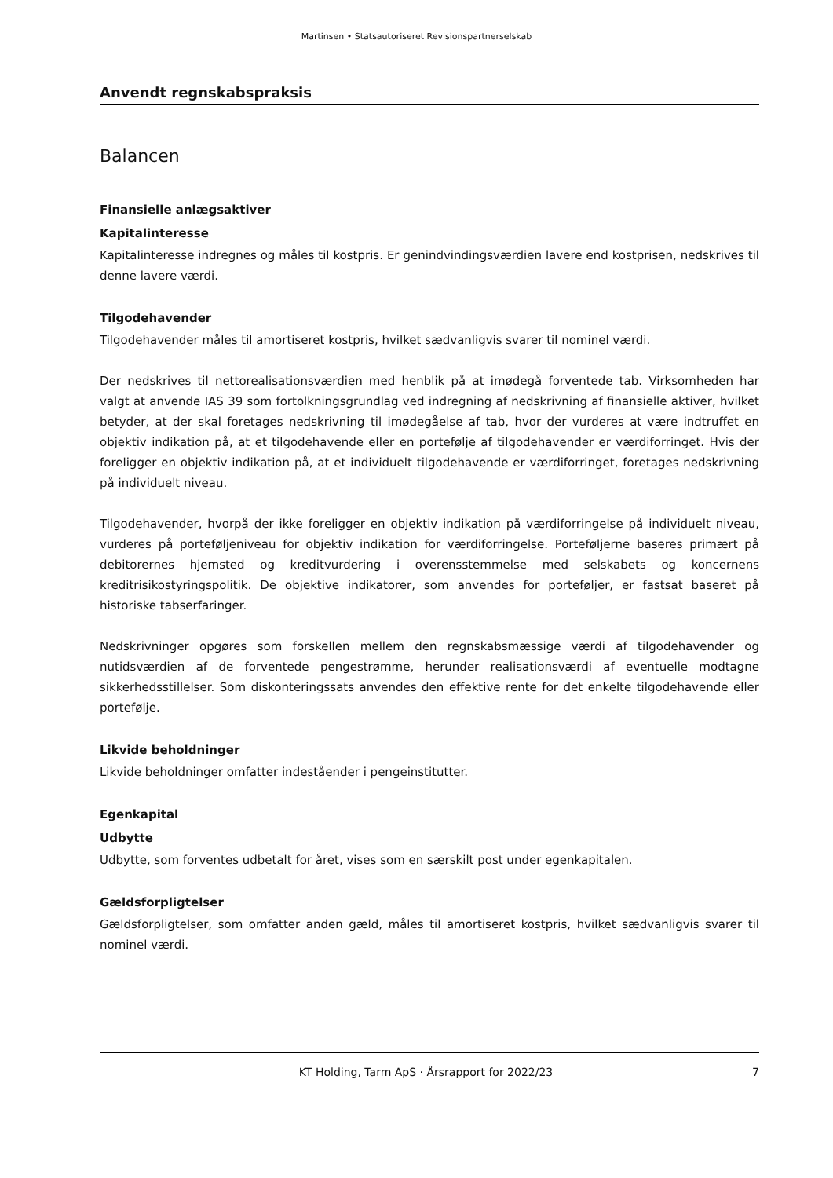Martinsen • Statsautoriseret Revisionspartnerselskab
Anvendt regnskabspraksis
Balancen
Finansielle anlægsaktiver
Kapitalinteresse
Kapitalinteresse indregnes og måles til kostpris. Er genindvindingsværdien lavere end kostprisen, nedskrives til denne lavere værdi.
Tilgodehavender
Tilgodehavender måles til amortiseret kostpris, hvilket sædvanligvis svarer til nominel værdi.
Der nedskrives til nettorealisationsværdien med henblik på at imødegå forventede tab. Virksomheden har valgt at anvende IAS 39 som fortolkningsgrundlag ved indregning af nedskrivning af finansielle aktiver, hvilket betyder, at der skal foretages nedskrivning til imødegåelse af tab, hvor der vurderes at være indtruffet en objektiv indikation på, at et tilgodehavende eller en portefølje af tilgodehavender er værdiforringet. Hvis der foreligger en objektiv indikation på, at et individuelt tilgodehavende er værdiforringet, foretages nedskrivning på individuelt niveau.
Tilgodehavender, hvorpå der ikke foreligger en objektiv indikation på værdiforringelse på individuelt niveau, vurderes på porteføljeniveau for objektiv indikation for værdiforringelse. Porteføljerne baseres primært på debitorernes hjemsted og kreditvurdering i overensstemmelse med selskabets og koncernens kreditrisikostyringspolitik. De objektive indikatorer, som anvendes for porteføljer, er fastsat baseret på historiske tabserfaringer.
Nedskrivninger opgøres som forskellen mellem den regnskabsmæssige værdi af tilgodehavender og nutidsværdien af de forventede pengestrømme, herunder realisationsværdi af eventuelle modtagne sikkerhedsstillelser. Som diskonteringssats anvendes den effektive rente for det enkelte tilgodehavende eller portefølje.
Likvide beholdninger
Likvide beholdninger omfatter indeståender i pengeinstitutter.
Egenkapital
Udbytte
Udbytte, som forventes udbetalt for året, vises som en særskilt post under egenkapitalen.
Gældsforpligtelser
Gældsforpligtelser, som omfatter anden gæld, måles til amortiseret kostpris, hvilket sædvanligvis svarer til nominel værdi.
KT Holding, Tarm ApS · Årsrapport for 2022/23 7